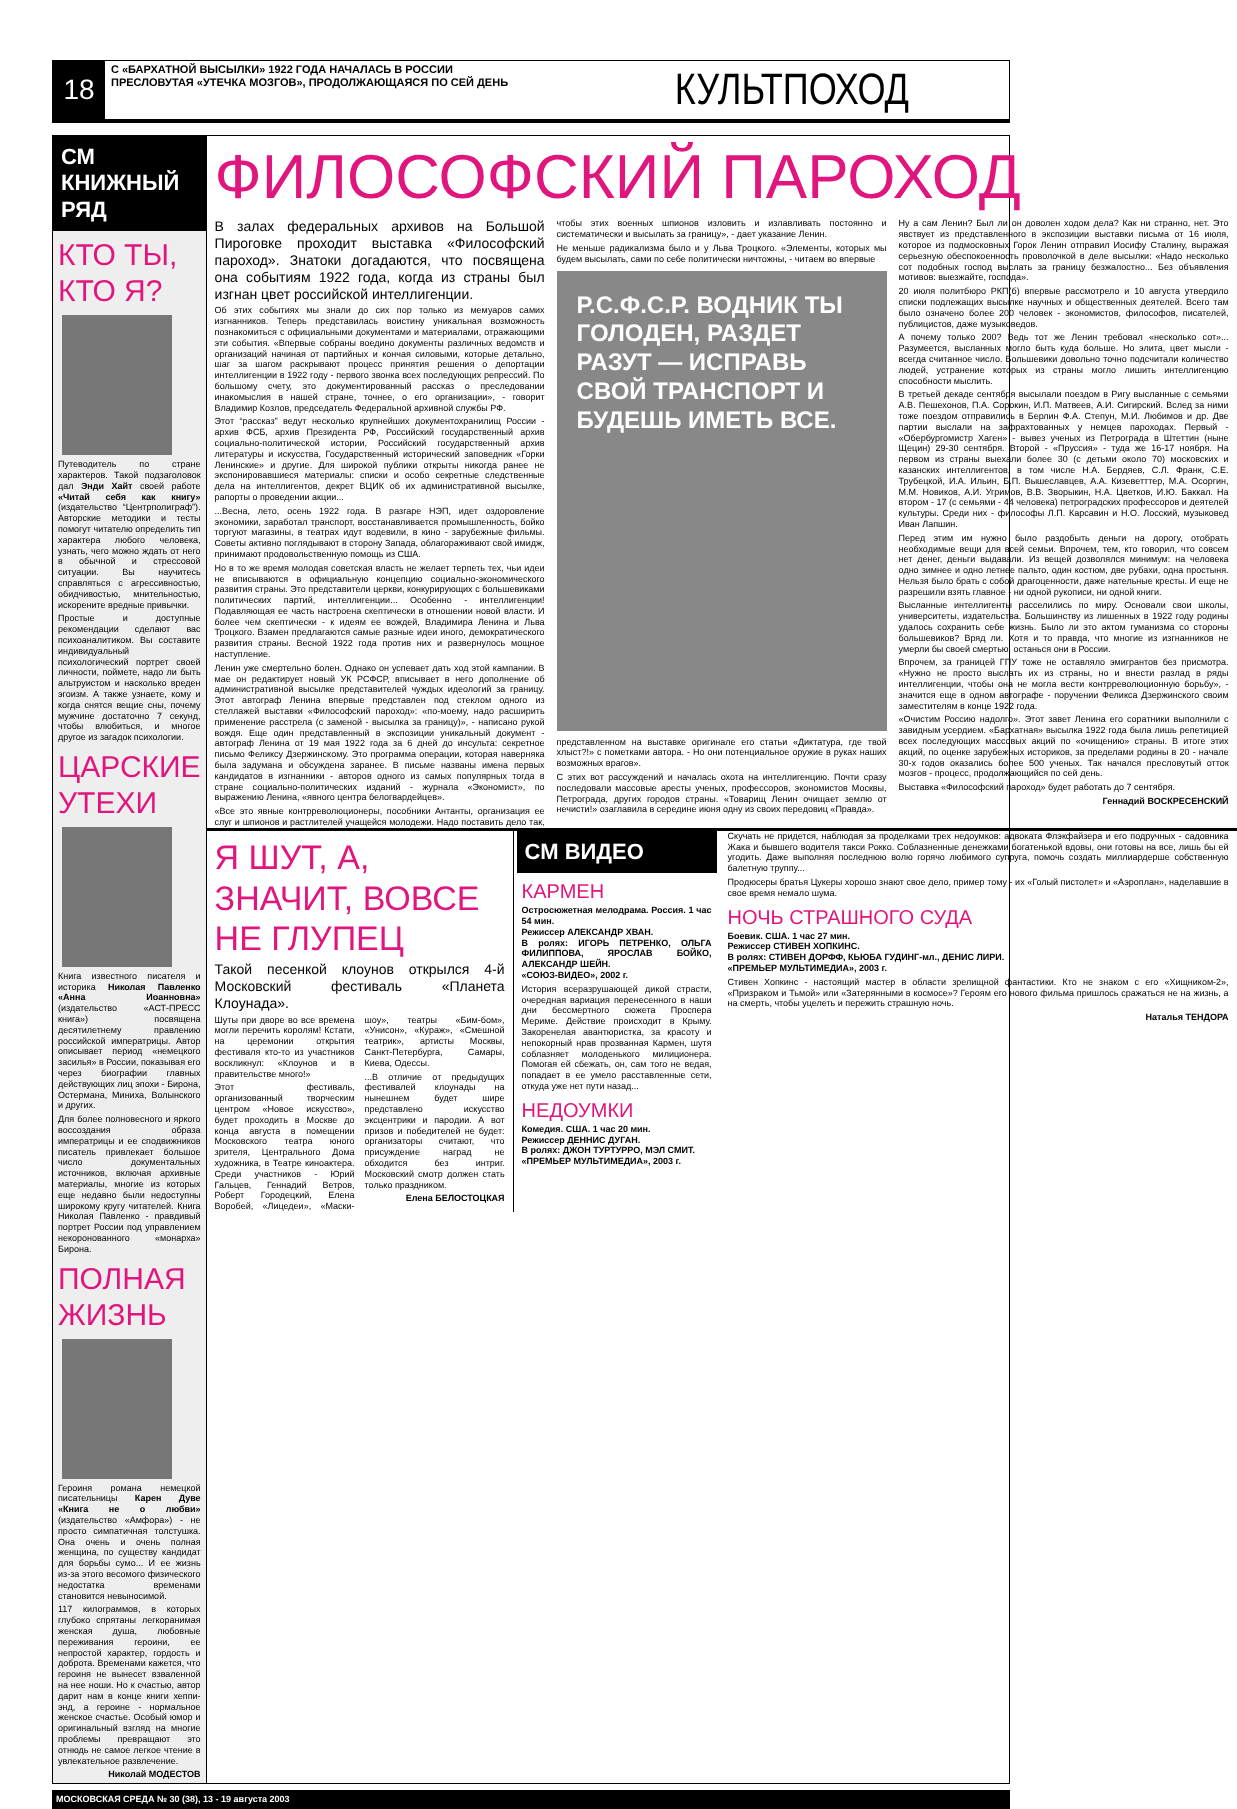18
С «БАРХАТНОЙ ВЫСЫЛКИ» 1922 ГОДА НАЧАЛАСЬ В РОССИИ ПРЕСЛОВУТАЯ «УТЕЧКА МОЗГОВ», ПРОДОЛЖАЮЩАЯСЯ ПО СЕЙ ДЕНЬ
КУЛЬТПОХОД
СМ КНИЖНЫЙ РЯД
КТО ТЫ, КТО Я?
Путеводитель по стране характеров. Такой подзаголовок дал Энди Хайт своей работе «Читай себя как книгу» (издательство “Центрполиграф”). Авторские методики и тесты помогут читателю определить тип характера любого человека, узнать, чего можно ждать от него в обычной и стрессовой ситуации. Вы научитесь справляться с агрессивностью, обидчивостью, мнительностью, искорените вредные привычки.
Простые и доступные рекомендации сделают вас психоаналитиком. Вы составите индивидуальный психологический портрет своей личности, поймете, надо ли быть альтруистом и насколько вреден эгоизм. А также узнаете, кому и когда снятся вещие сны, почему мужчине достаточно 7 секунд, чтобы влюбиться, и многое другое из загадок психологии.
ЦАРСКИЕ УТЕХИ
Книга известного писателя и историка Николая Павленко «Анна Иоанновна» (издательство «АСТ-ПРЕСС книга») посвящена десятилетнему правлению российской императрицы. Автор описывает период «немецкого засилья» в России, показывая его через биографии главных действующих лиц эпохи - Бирона, Остермана, Миниха, Волынского и других.
Для более полновесного и яркого воссоздания образа императрицы и ее сподвижников писатель привлекает большое число документальных источников, включая архивные материалы, многие из которых еще недавно были недоступны широкому кругу читателей. Книга Николая Павленко - правдивый портрет России под управлением некоронованного «монарха» Бирона.
ПОЛНАЯ ЖИЗНЬ
Героиня романа немецкой писательницы Карен Дуве «Книга не о любви» (издательство «Амфора») - не просто симпатичная толстушка. Она очень и очень полная женщина, по существу кандидат для борьбы сумо... И ее жизнь из-за этого весомого физического недостатка временами становится невыносимой.
117 килограммов, в которых глубоко спрятаны легкоранимая женская душа, любовные переживания героини, ее непростой характер, гордость и доброта. Временами кажется, что героиня не вынесет взваленной на нее ноши. Но к счастью, автор дарит нам в конце книги хеппи-энд, а героине - нормальное женское счастье. Особый юмор и оригинальный взгляд на многие проблемы превращают это отнюдь не самое легкое чтение в увлекательное развлечение.
Николай МОДЕСТОВ
ФИЛОСОФСКИЙ ПАРОХОД
В залах федеральных архивов на Большой Пироговке проходит выставка «Философский пароход». Знатоки догадаются, что посвящена она событиям 1922 года, когда из страны был изгнан цвет российской интеллигенции.
Об этих событиях мы знали до сих пор только из мемуаров самих изгнанников. Теперь представилась воистину уникальная возможность познакомиться с официальными документами и материалами, отражающими эти события. «Впервые собраны воедино документы различных ведомств и организаций начиная от партийных и кончая силовыми, которые детально, шаг за шагом раскрывают процесс принятия решения о депортации интеллигенции в 1922 году - первого звонка всех последующих репрессий. По большому счету, это документированный рассказ о преследовании инакомыслия в нашей стране, точнее, о его организации», - говорит Владимир Козлов, председатель Федеральной архивной службы РФ.
Этот “рассказ” ведут несколько крупнейших документохранилищ России - архив ФСБ, архив Президента РФ, Российский государственный архив социально-политической истории, Российский государственный архив литературы и искусства, Государственный исторический заповедник «Горки Ленинские» и другие. Для широкой публики открыты никогда ранее не экспонировавшиеся материалы: списки и особо секретные следственные дела на интеллигентов, декрет ВЦИК об их административной высылке, рапорты о проведении акции...
...Весна, лето, осень 1922 года. В разгаре НЭП, идет оздоровление экономики, заработал транспорт, восстанавливается промышленность, бойко торгуют магазины, в театрах идут водевили, в кино - зарубежные фильмы. Советы активно поглядывают в сторону Запада, облагораживают свой имидж, принимают продовольственную помощь из США.
Но в то же время молодая советская власть не желает терпеть тех, чьи идеи не вписываются в официальную концепцию социально-экономического развития страны. Это представители церкви, конкурирующих с большевиками политических партий, интеллигенции... Особенно - интеллигенции! Подавляющая ее часть настроена скептически в отношении новой власти. И более чем скептически - к идеям ее вождей, Владимира Ленина и Льва Троцкого. Взамен предлагаются самые разные идеи иного, демократического развития страны. Весной 1922 года против них и развернулось мощное наступление.
Ленин уже смертельно болен. Однако он успевает дать ход этой кампании. В мае он редактирует новый УК РСФСР, вписывает в него дополнение об административной высылке представителей чуждых идеологий за границу. Этот автограф Ленина впервые представлен под стеклом одного из стеллажей выставки «Философский пароход»: «по-моему, надо расширить применение расстрела (с заменой - высылка за границу)», - написано рукой вождя. Еще один представленный в экспозиции уникальный документ - автограф Ленина от 19 мая 1922 года за 6 дней до инсульта: секретное письмо Феликсу Дзержинскому. Это программа операции, которая наверняка была задумана и обсуждена заранее. В письме названы имена первых кандидатов в изгнанники - авторов одного из самых популярных тогда в стране социально-политических изданий - журнала «Экономист», по выражению Ленина, «явного центра белогвардейцев».
«Все это явные контрреволюционеры, пособники Антанты, организация ее слуг и шпионов и растлителей учащейся молодежи. Надо поставить дело так, чтобы этих военных шпионов изловить и излавливать постоянно и систематически и высылать за границу», - дает указание Ленин.
Не меньше радикализма было и у Льва Троцкого. «Элементы, которых мы будем высылать, сами по себе политически ничтожны, - читаем во впервые
Р.С.Ф.С.Р. ВОДНИК ТЫ ГОЛОДЕН, РАЗДЕТ РАЗУТ — ИСПРАВЬ СВОЙ ТРАНСПОРТ И БУДЕШЬ ИМЕТЬ ВСЕ.
представленном на выставке оригинале его статьи «Диктатура, где твой хлыст?!» с пометками автора. - Но они потенциальное оружие в руках наших возможных врагов».
С этих вот рассуждений и началась охота на интеллигенцию. Почти сразу последовали массовые аресты ученых, профессоров, экономистов Москвы, Петрограда, других городов страны. «Товарищ Ленин очищает землю от нечисти!» озаглавила в середине июня одну из своих передовиц «Правда».
Ну а сам Ленин? Был ли он доволен ходом дела? Как ни странно, нет. Это явствует из представленного в экспозиции выставки письма от 16 июля, которое из подмосковных Горок Ленин отправил Иосифу Сталину, выражая серьезную обеспокоенность проволочкой в деле высылки: «Надо несколько сот подобных господ выслать за границу безжалостно... Без объявления мотивов: выезжайте, господа».
20 июля политбюро РКП(б) впервые рассмотрело и 10 августа утвердило списки подлежащих высылке научных и общественных деятелей. Всего там было означено более 200 человек - экономистов, философов, писателей, публицистов, даже музыковедов.
А почему только 200? Ведь тот же Ленин требовал «несколько сот»... Разумеется, высланных могло быть куда больше. Но элита, цвет мысли - всегда считанное число. Большевики довольно точно подсчитали количество людей, устранение которых из страны могло лишить интеллигенцию способности мыслить.
В третьей декаде сентября высылали поездом в Ригу высланные с семьями А.В. Пешехонов, П.А. Сорокин, И.П. Матвеев, А.И. Сигирский. Вслед за ними тоже поездом отправились в Берлин Ф.А. Степун, М.И. Любимов и др. Две партии выслали на зафрахтованных у немцев пароходах. Первый - «Обербургомистр Хаген» - вывез ученых из Петрограда в Штеттин (ныне Щецин) 29-30 сентября. Второй - «Пруссия» - туда же 16-17 ноября. На первом из страны выехали более 30 (с детьми около 70) московских и казанских интеллигентов, в том числе Н.А. Бердяев, С.Л. Франк, С.Е. Трубецкой, И.А. Ильин, Б.П. Вышеславцев, А.А. Кизеветттер, М.А. Осоргин, М.М. Новиков, А.И. Угримов, В.В. Зворыкин, Н.А. Цветков, И.Ю. Баккал. На втором - 17 (с семьями - 44 человека) петроградских профессоров и деятелей культуры. Среди них - философы Л.П. Карсавин и Н.О. Лосский, музыковед Иван Лапшин.
Перед этим им нужно было раздобыть деньги на дорогу, отобрать необходимые вещи для всей семьи. Впрочем, тем, кто говорил, что совсем нет денег, деньги выдавали. Из вещей дозволялся минимум: на человека одно зимнее и одно летнее пальто, один костюм, две рубахи, одна простыня. Нельзя было брать с собой драгоценности, даже нательные кресты. И еще не разрешили взять главное - ни одной рукописи, ни одной книги.
Высланные интеллигенты расселились по миру. Основали свои школы, университеты, издательства. Большинству из лишенных в 1922 году родины удалось сохранить себе жизнь. Было ли это актом гуманизма со стороны большевиков? Вряд ли. Хотя и то правда, что многие из изгнанников не умерли бы своей смертью, останься они в России.
Впрочем, за границей ГПУ тоже не оставляло эмигрантов без присмотра. «Нужно не просто выслать их из страны, но и внести разлад в ряды интеллигенции, чтобы она не могла вести контрреволюционную борьбу», - значится еще в одном автографе - поручении Феликса Дзержинского своим заместителям в конце 1922 года.
«Очистим Россию надолго». Этот завет Ленина его соратники выполнили с завидным усердием. «Бархатная» высылка 1922 года была лишь репетицией всех последующих массовых акций по «очищению» страны. В итоге этих акций, по оценке зарубежных историков, за пределами родины в 20 - начале 30-х годов оказались более 500 ученых. Так начался пресловутый отток мозгов - процесс, продолжающийся по сей день.
Выставка «Философский пароход» будет работать до 7 сентября.
Геннадий ВОСКРЕСЕНСКИЙ
Я ШУТ, А, ЗНАЧИТ, ВОВСЕ НЕ ГЛУПЕЦ
Такой песенкой клоунов открылся 4-й Московский фестиваль «Планета Клоунада».
Шуты при дворе во все времена могли перечить королям! Кстати, на церемонии открытия фестиваля кто-то из участников воскликнул: «Клоунов и в правительстве много!»
Этот фестиваль, организованный творческим центром «Новое искусство», будет проходить в Москве до конца августа в помещении Московского театра юного зрителя, Центрального Дома художника, в Театре киноактера. Среди участников - Юрий Гальцев, Геннадий Ветров, Роберт Городецкий, Елена Воробей, «Лицедеи», «Маски-шоу», театры «Бим-бом», «Унисон», «Кураж», «Смешной театрик», артисты Москвы, Санкт-Петербурга, Самары, Киева, Одессы.
...В отличие от предыдущих фестивалей клоунады на нынешнем будет шире представлено искусство эксцентрики и пародии. А вот призов и победителей не будет: организаторы считают, что присуждение наград не обходится без интриг. Московский смотр должен стать только праздником.
Елена БЕЛОСТОЦКАЯ
СМ ВИДЕО
КАРМЕН
Остросюжетная мелодрама. Россия. 1 час 54 мин.
Режиссер АЛЕКСАНДР ХВАН.
В ролях: ИГОРЬ ПЕТРЕНКО, ОЛЬГА ФИЛИППОВА, ЯРОСЛАВ БОЙКО, АЛЕКСАНДР ШЕЙН.
«СОЮЗ-ВИДЕО», 2002 г.
История всеразрушающей дикой страсти, очередная вариация перенесенного в наши дни бессмертного сюжета Проспера Мериме. Действие происходит в Крыму. Закоренелая авантюристка, за красоту и непокорный нрав прозванная Кармен, шутя соблазняет молоденького милиционера. Помогая ей сбежать, он, сам того не ведая, попадает в ее умело расставленные сети, откуда уже нет пути назад...
НЕДОУМКИ
Комедия. США. 1 час 20 мин.
Режиссер ДЕННИС ДУГАН.
В ролях: ДЖОН ТУРТУРРО, МЭЛ СМИТ.
«ПРЕМЬЕР МУЛЬТИМЕДИА», 2003 г.
Скучать не придется, наблюдая за проделками трех недоумков: адвоката Флэкфайзера и его подручных - садовника Жака и бывшего водителя такси Рокко. Соблазненные денежками богатенькой вдовы, они готовы на все, лишь бы ей угодить. Даже выполняя последнюю волю горячо любимого супруга, помочь создать миллиардерше собственную балетную труппу...
Продюсеры братья Цукеры хорошо знают свое дело, пример тому - их «Голый пистолет» и «Аэроплан», наделавшие в свое время немало шума.
НОЧЬ СТРАШНОГО СУДА
Боевик. США. 1 час 27 мин.
Режиссер СТИВЕН ХОПКИНС.
В ролях: СТИВЕН ДОРФФ, КЬЮБА ГУДИНГ-мл., ДЕНИС ЛИРИ.
«ПРЕМЬЕР МУЛЬТИМЕДИА», 2003 г.
Стивен Хопкинс - настоящий мастер в области зрелищной фантастики. Кто не знаком с его «Хищником-2», «Призраком и Тьмой» или «Затерянными в космосе»? Героям его нового фильма пришлось сражаться не на жизнь, а на смерть, чтобы уцелеть и пережить страшную ночь.
Наталья ТЕНДОРА
МОСКОВСКАЯ СРЕДА № 30 (38), 13 - 19 августа 2003